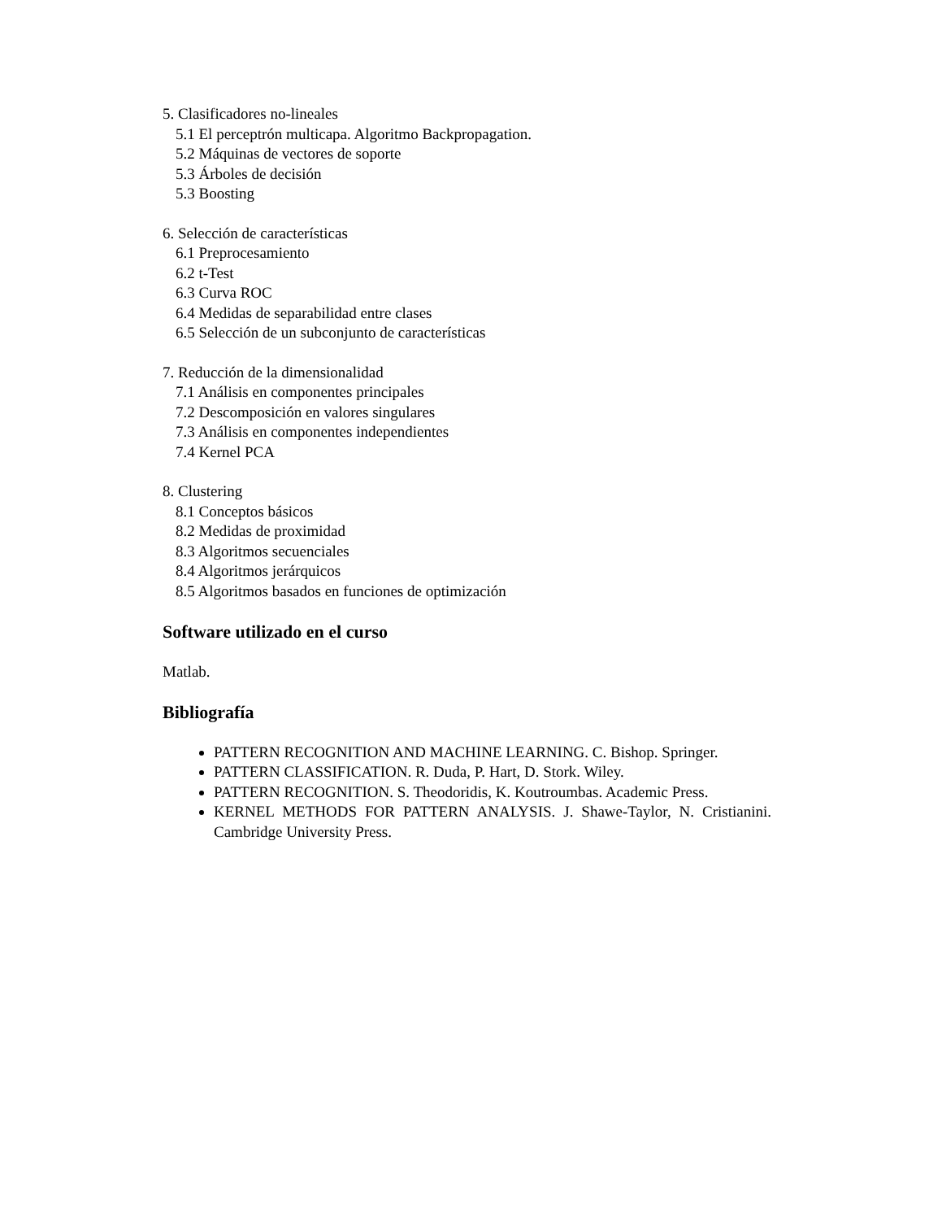5. Clasificadores no-lineales
5.1 El perceptrón multicapa. Algoritmo Backpropagation.
5.2 Máquinas de vectores de soporte
5.3 Árboles de decisión
5.3 Boosting
6. Selección de características
6.1 Preprocesamiento
6.2 t-Test
6.3 Curva ROC
6.4 Medidas de separabilidad entre clases
6.5 Selección de un subconjunto de características
7. Reducción de la dimensionalidad
7.1 Análisis en componentes principales
7.2 Descomposición en valores singulares
7.3 Análisis en componentes independientes
7.4 Kernel PCA
8. Clustering
8.1 Conceptos básicos
8.2 Medidas de proximidad
8.3 Algoritmos secuenciales
8.4 Algoritmos jerárquicos
8.5 Algoritmos basados en funciones de optimización
Software utilizado en el curso
Matlab.
Bibliografía
PATTERN RECOGNITION AND MACHINE LEARNING. C. Bishop. Springer.
PATTERN CLASSIFICATION. R. Duda, P. Hart, D. Stork. Wiley.
PATTERN RECOGNITION. S. Theodoridis, K. Koutroumbas. Academic Press.
KERNEL METHODS FOR PATTERN ANALYSIS. J. Shawe-Taylor, N. Cristianini. Cambridge University Press.